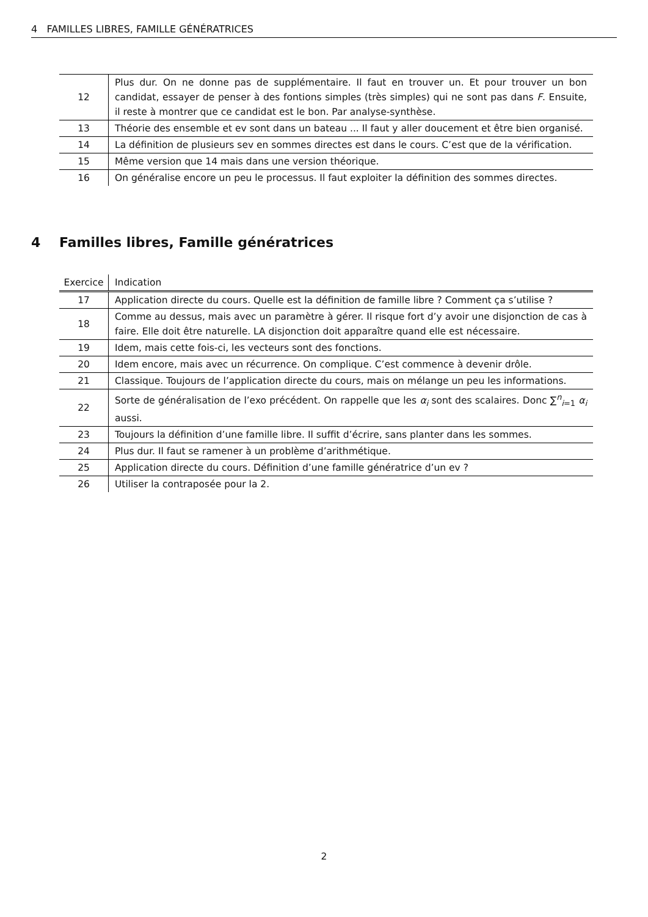4 FAMILLES LIBRES, FAMILLE GÉNÉRATRICES
| 12 | Plus dur. On ne donne pas de supplémentaire. Il faut en trouver un. Et pour trouver un bon candidat, essayer de penser à des fontions simples (très simples) qui ne sont pas dans F . Ensuite, il reste à montrer que ce candidat est le bon. Par analyse-synthèse. |
| 13 | Théorie des ensemble et ev sont dans un bateau ... Il faut y aller doucement et être bien organisé. |
| 14 | La définition de plusieurs sev en sommes directes est dans le cours. C’est que de la vérification. |
| 15 | Même version que 14 mais dans une version théorique. |
| 16 | On généralise encore un peu le processus. Il faut exploiter la définition des sommes directes. |
4 Familles libres, Famille génératrices
| Exercice | Indication |
| --- | --- |
| 17 | Application directe du cours. Quelle est la définition de famille libre ? Comment ça s’utilise ? |
| 18 | Comme au dessus, mais avec un paramètre à gérer. Il risque fort d’y avoir une disjonction de cas à faire. Elle doit être naturelle. LA disjonction doit apparaître quand elle est nécessaire. |
| 19 | Idem, mais cette fois-ci, les vecteurs sont des fonctions. |
| 20 | Idem encore, mais avec un récurrence. On complique. C’est commence à devenir drôle. |
| 21 | Classique. Toujours de l’application directe du cours, mais on mélange un peu les informations. |
| 22 | Sorte de généralisation de l’exo précédent. On rappelle que les α<sub>i</sub> sont des scalaires. Donc ∑<sup>n</sup><sub>i=1</sub> α<sub>i</sub> aussi. |
| 23 | Toujours la définition d’une famille libre. Il suffit d’écrire, sans planter dans les sommes. |
| 24 | Plus dur. Il faut se ramener à un problème d’arithmétique. |
| 25 | Application directe du cours. Définition d’une famille génératrice d’un ev ? |
| 26 | Utiliser la contraposée pour la 2. |
2